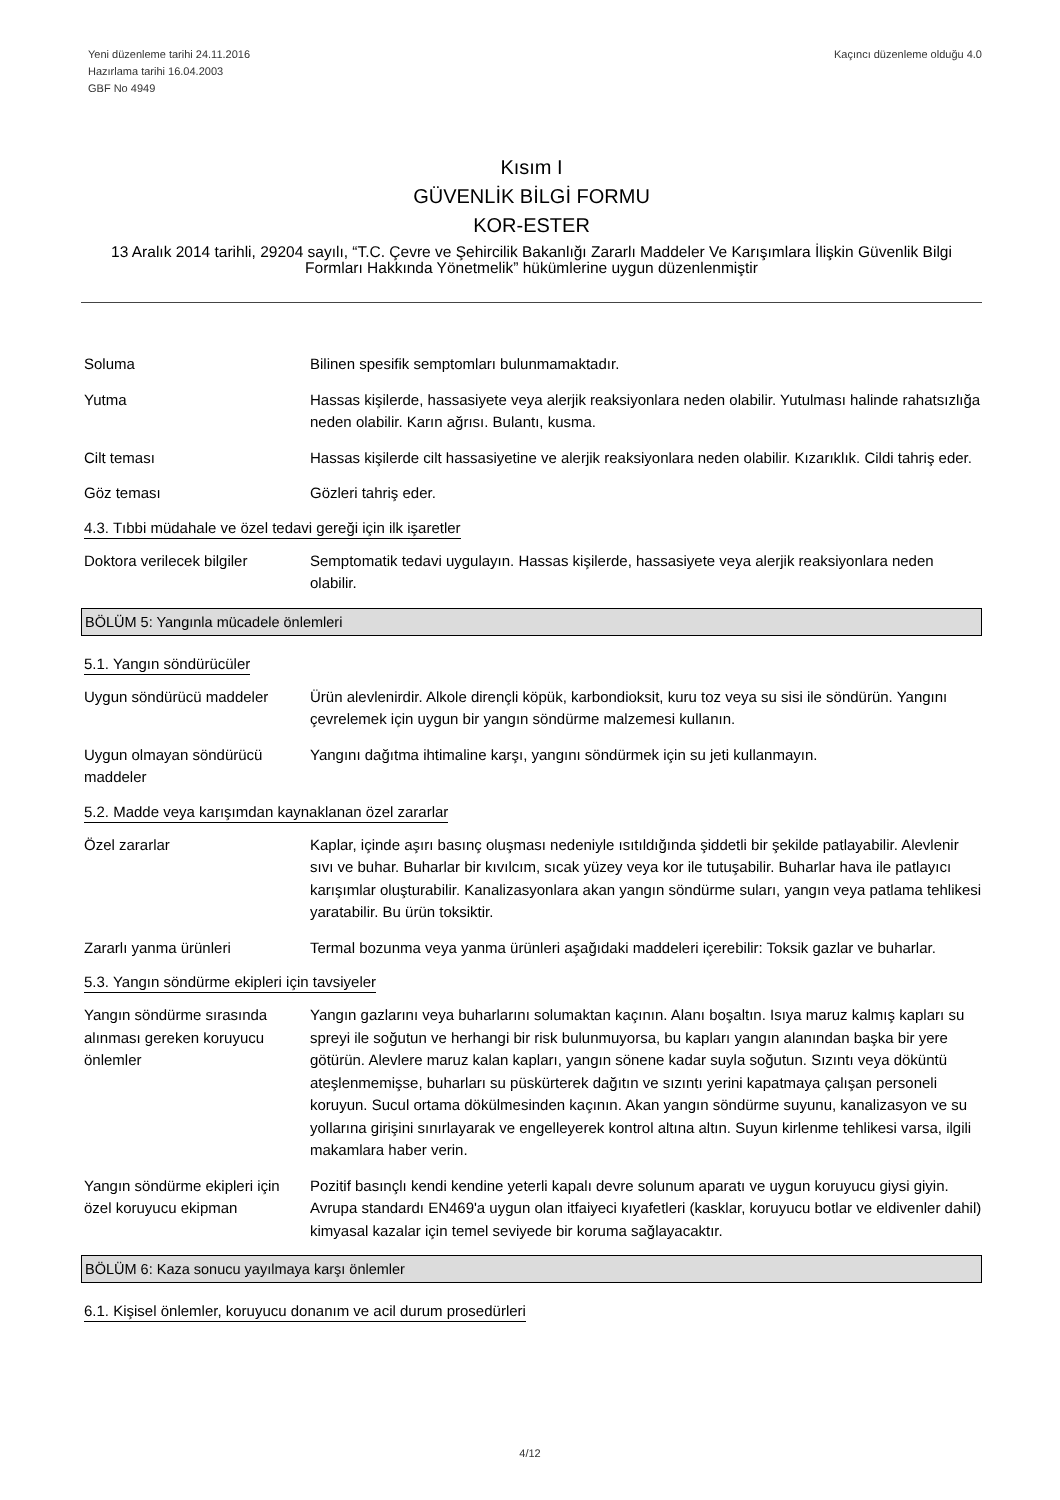Yeni düzenleme tarihi 24.11.2016
Hazırlama tarihi 16.04.2003
GBF No 4949
Kaçıncı düzenleme olduğu 4.0
Kısım I
GÜVENLİK BİLGİ FORMU
KOR-ESTER
13 Aralık 2014 tarihli, 29204 sayılı, “T.C. Çevre ve Şehircilik Bakanlığı Zararlı Maddeler Ve Karışımlara İlişkin Güvenlik Bilgi Formları Hakkında Yönetmelik” hükümlerine uygun düzenlenmiştir
Soluma Bilinen spesifik semptomları bulunmamaktadır.
Yutma Hassas kişilerde, hassasiyete veya alerjik reaksiyonlara neden olabilir. Yutulması halinde rahatsızlığa neden olabilir. Karın ağrısı. Bulantı, kusma.
Cilt teması Hassas kişilerde cilt hassasiyetine ve alerjik reaksiyonlara neden olabilir. Kızarıklık. Cildi tahriş eder.
Göz teması Gözleri tahriş eder.
4.3. Tıbbi müdahale ve özel tedavi gereği için ilk işaretler
Doktora verilecek bilgiler
Semptomatik tedavi uygulayın. Hassas kişilerde, hassasiyete veya alerjik reaksiyonlara neden olabilir.
BÖLÜM 5: Yangınla mücadele önlemleri
5.1. Yangın söndürücüler
Uygun söndürücü maddeler Ürün alevlenirdir. Alkole dirençli köpük, karbondioksit, kuru toz veya su sisi ile söndürün. Yangını çevrelemek için uygun bir yangın söndürme malzemesi kullanın.
Uygun olmayan söndürücü maddeler
Yangını dağıtma ihtimaline karşı, yangını söndürmek için su jeti kullanmayın.
5.2. Madde veya karışımdan kaynaklanan özel zararlar
Özel zararlar Kaplar, içinde aşırı basınç oluşması nedeniyle ısıtıldığında şiddetli bir şekilde patlayabilir. Alevlenir sıvı ve buhar. Buharlar bir kıvılcım, sıcak yüzey veya kor ile tutuşabilir. Buharlar hava ile patlayıcı karışımlar oluşturabilir. Kanalizasyonlara akan yangın söndürme suları, yangın veya patlama tehlikesi yaratabilir. Bu ürün toksiktir.
Zararlı yanma ürünleri Termal bozunma veya yanma ürünleri aşağıdaki maddeleri içerebilir: Toksik gazlar ve buharlar.
5.3. Yangın söndürme ekipleri için tavsiyeler
Yangın söndürme sırasında alınması gereken koruyucu önlemler
Yangın gazlarını veya buharlarını solumaktan kaçının. Alanı boşaltın. Isıya maruz kalmış kapları su spreyi ile soğutun ve herhangi bir risk bulunmuyorsa, bu kapları yangın alanından başka bir yere götürün. Alevlere maruz kalan kapları, yangın sönene kadar suyla soğutun. Sızıntı veya döküntü ateşlenmemişse, buharları su püskürterek dağıtın ve sızıntı yerini kapatmaya çalışan personeli koruyun. Sucul ortama dökülmesinden kaçının. Akan yangın söndürme suyunu, kanalizasyon ve su yollarına girişini sınırlayarak ve engelleyerek kontrol altına altın. Suyun kirlenme tehlikesi varsa, ilgili makamlara haber verin.
Yangın söndürme ekipleri için özel koruyucu ekipman
Pozitif basınçlı kendi kendine yeterli kapalı devre solunum aparatı ve uygun koruyucu giysi giyin. Avrupa standardı EN469'a uygun olan itfaiyeci kıyafetleri (kasklar, koruyucu botlar ve eldivenler dahil) kimyasal kazalar için temel seviyede bir koruma sağlayacaktır.
BÖLÜM 6: Kaza sonucu yayılmaya karşı önlemler
6.1. Kişisel önlemler, koruyucu donanım ve acil durum prosedürleri
4/12